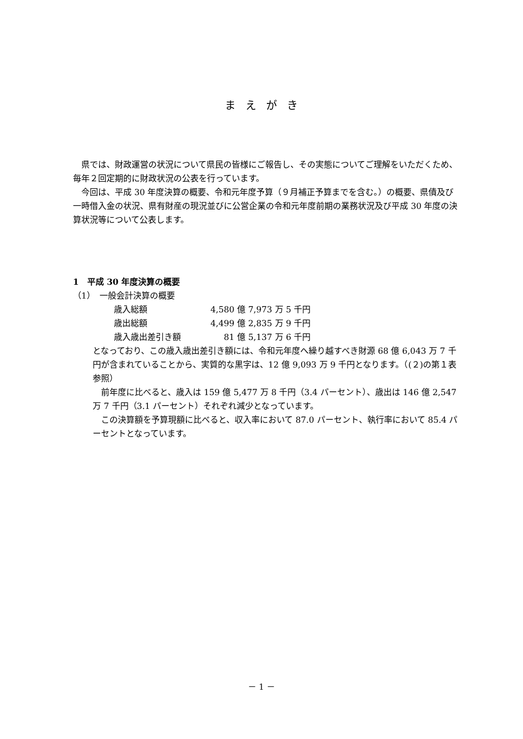まえがき
県では、財政運営の状況について県民の皆様にご報告し、その実態についてご理解をいただくため、毎年２回定期的に財政状況の公表を行っています。
今回は、平成 30 年度決算の概要、令和元年度予算（９月補正予算までを含む。）の概要、県債及び一時借入金の状況、県有財産の現況並びに公営企業の令和元年度前期の業務状況及び平成 30 年度の決算状況等について公表します。
1　平成 30 年度決算の概要
（1）　一般会計決算の概要
| 歳入総額 | 4,580 億 7,973 万 5 千円 |
| 歳出総額 | 4,499 億 2,835 万 9 千円 |
| 歳入歳出差引き額 | 81 億 5,137 万 6 千円 |
となっており、この歳入歳出差引き額には、令和元年度へ繰り越すべき財源 68 億 6,043 万 7 千円が含まれていることから、実質的な黒字は、12 億 9,093 万 9 千円となります。（(２)の第１表参照）
前年度に比べると、歳入は 159 億 5,477 万 8 千円（3.4 パーセント）、歳出は 146 億 2,547 万 7 千円（3.1 パーセント）それぞれ減少となっています。
この決算額を予算現額に比べると、収入率において 87.0 パーセント、執行率において 85.4 パーセントとなっています。
－ 1 －